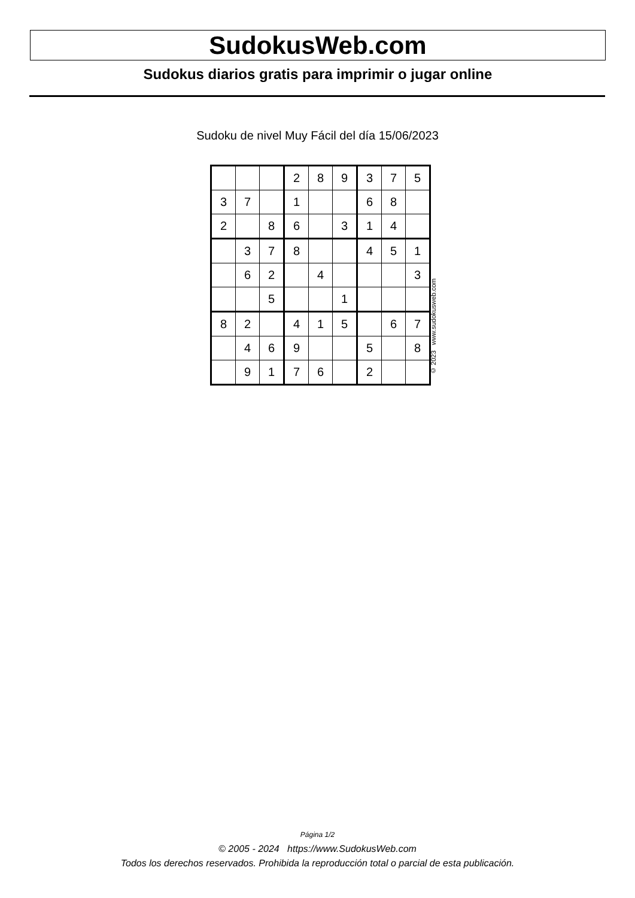SudokusWeb.com
Sudokus diarios gratis para imprimir o jugar online
Sudoku de nivel Muy Fácil del día 15/06/2023
| | | | 2 | 8 | 9 | 3 | 7 | 5 |
| 3 | 7 | | 1 | | | 6 | 8 | |
| 2 | | 8 | 6 | | 3 | 1 | 4 | |
| | 3 | 7 | 8 | | | 4 | 5 | 1 |
| | 6 | 2 | | 4 | | | | 3 |
| | | 5 | | | 1 | | | |
| 8 | 2 | | 4 | 1 | 5 | | 6 | 7 |
| | 4 | 6 | 9 | | | 5 | | 8 |
| | 9 | 1 | 7 | 6 | | 2 | | |
© 2023 www.sudokusweb.com
Página 1/2
© 2005 - 2024 https://www.SudokusWeb.com
Todos los derechos reservados. Prohibida la reproducción total o parcial de esta publicación.